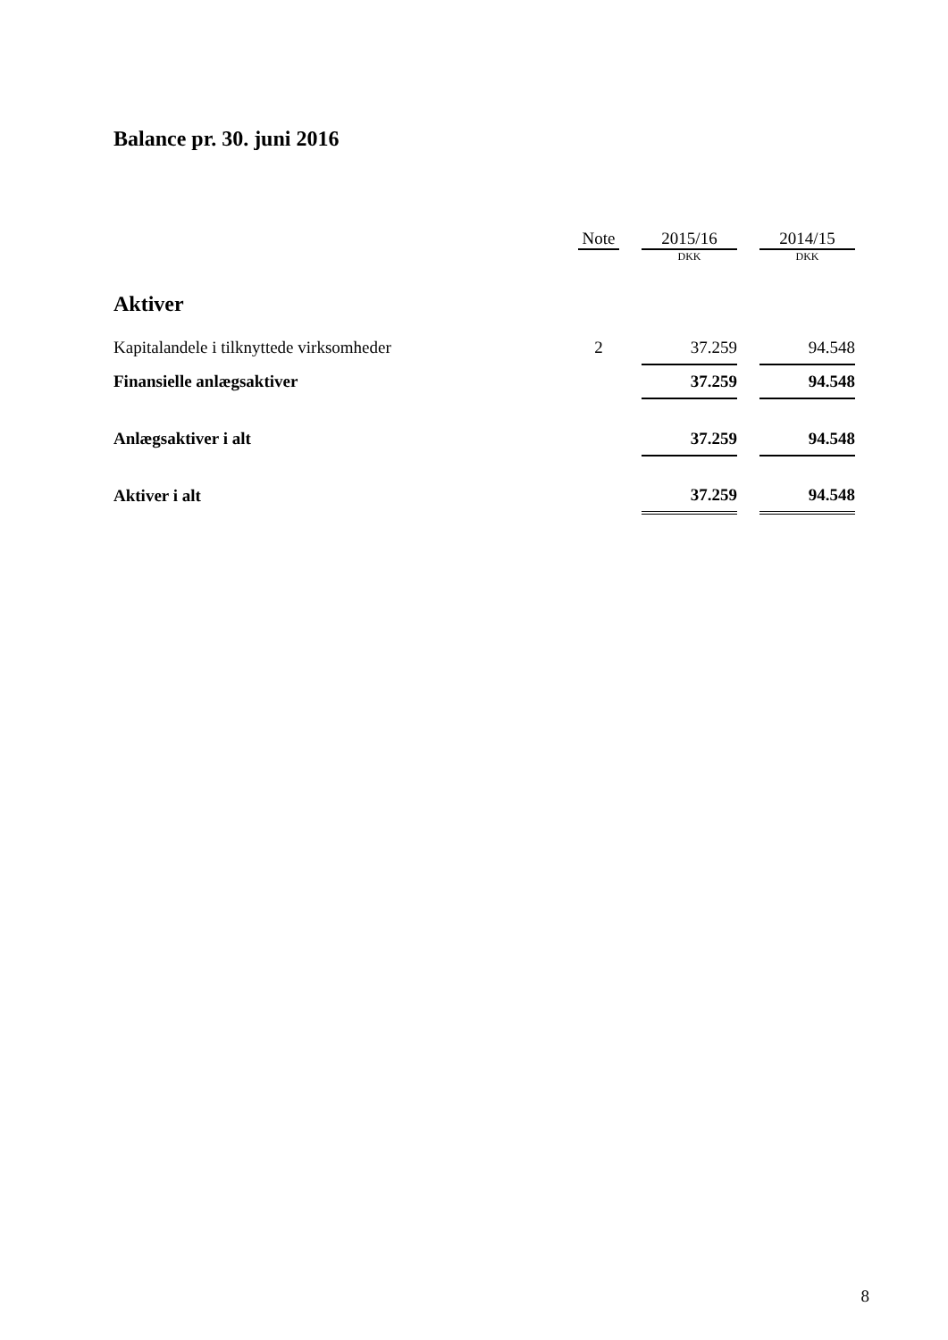Balance pr. 30. juni 2016
| | Note | | 2015/16 | | 2014/15 |
| --- | --- | --- | --- | --- | --- |
| | | | DKK | | DKK |
| Aktiver | | | | | |
| Kapitalandele i tilknyttede virksomheder | 2 | | 37.259 | | 94.548 |
| Finansielle anlægsaktiver | | | 37.259 | | 94.548 |
| Anlægsaktiver i alt | | | 37.259 | | 94.548 |
| Aktiver i alt | | | 37.259 | | 94.548 |
8